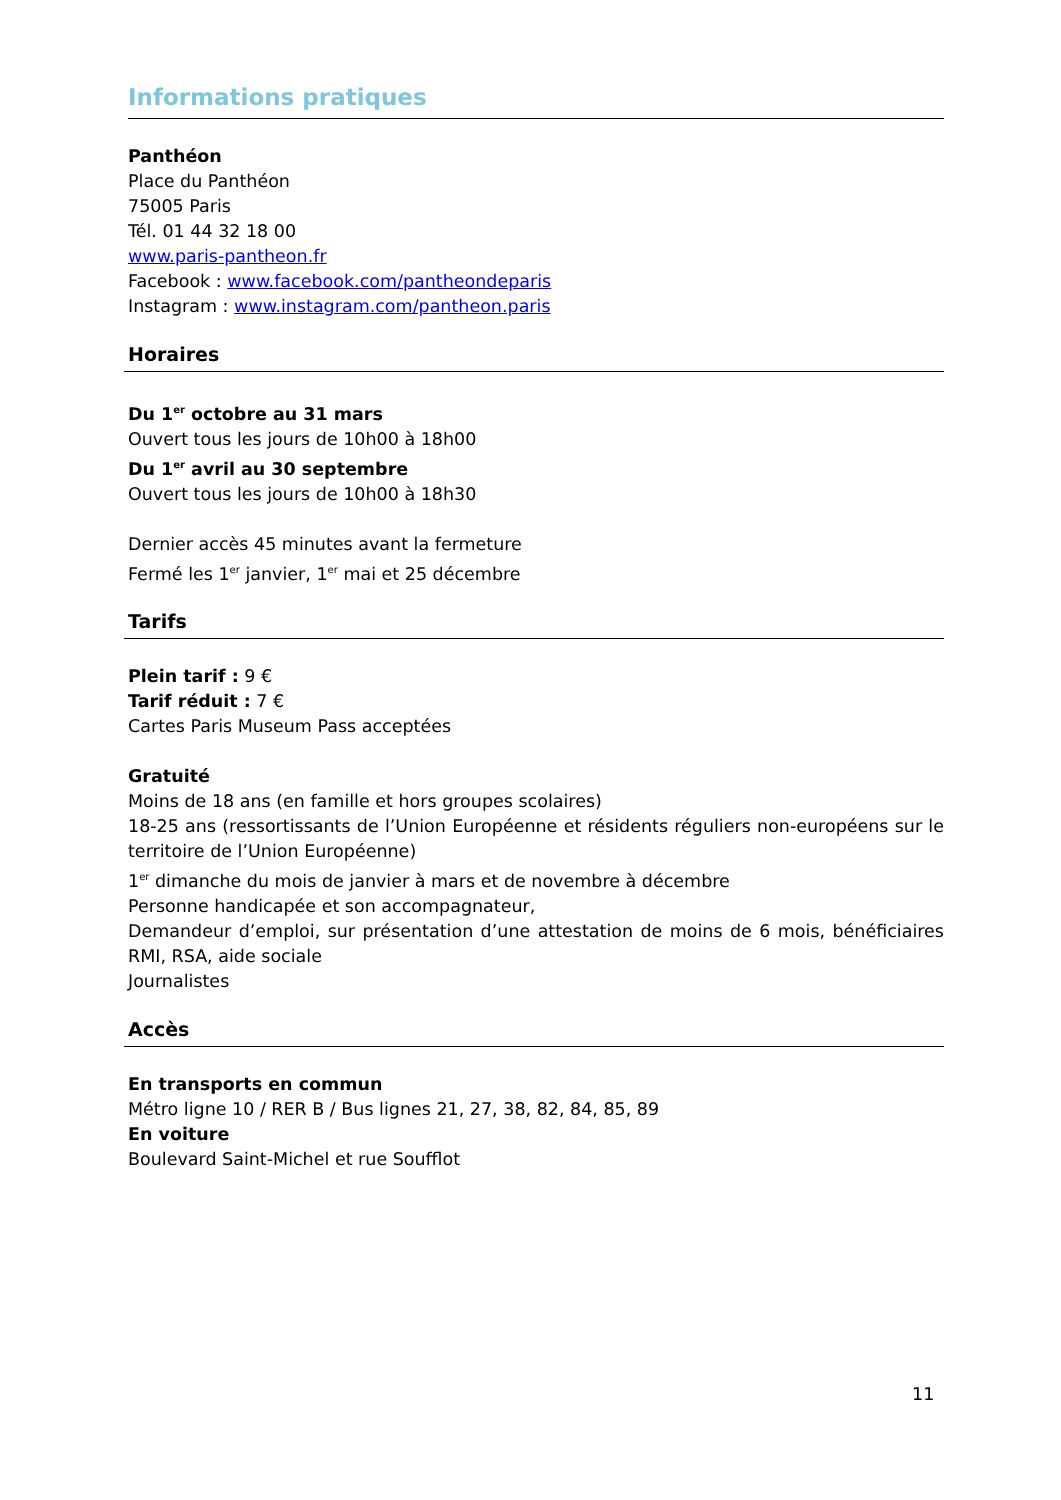Informations pratiques
Panthéon
Place du Panthéon
75005 Paris
Tél. 01 44 32 18 00
www.paris-pantheon.fr
Facebook : www.facebook.com/pantheondeparis
Instagram : www.instagram.com/pantheon.paris
Horaires
Du 1<sup>er</sup> octobre au 31 mars
Ouvert tous les jours de 10h00 à 18h00
Du 1<sup>er</sup> avril au 30 septembre
Ouvert tous les jours de 10h00 à 18h30
Dernier accès 45 minutes avant la fermeture
Fermé les 1<sup>er</sup> janvier, 1<sup>er</sup> mai et 25 décembre
Tarifs
Plein tarif : 9 €
Tarif réduit : 7 €
Cartes Paris Museum Pass acceptées
Gratuité
Moins de 18 ans (en famille et hors groupes scolaires)
18-25 ans (ressortissants de l’Union Européenne et résidents réguliers non-européens sur le territoire de l’Union Européenne)
1<sup>er</sup> dimanche du mois de janvier à mars et de novembre à décembre
Personne handicapée et son accompagnateur,
Demandeur d’emploi, sur présentation d’une attestation de moins de 6 mois, bénéficiaires RMI, RSA, aide sociale
Journalistes
Accès
En transports en commun
Métro ligne 10 / RER B / Bus lignes 21, 27, 38, 82, 84, 85, 89
En voiture
Boulevard Saint-Michel et rue Soufflot
11